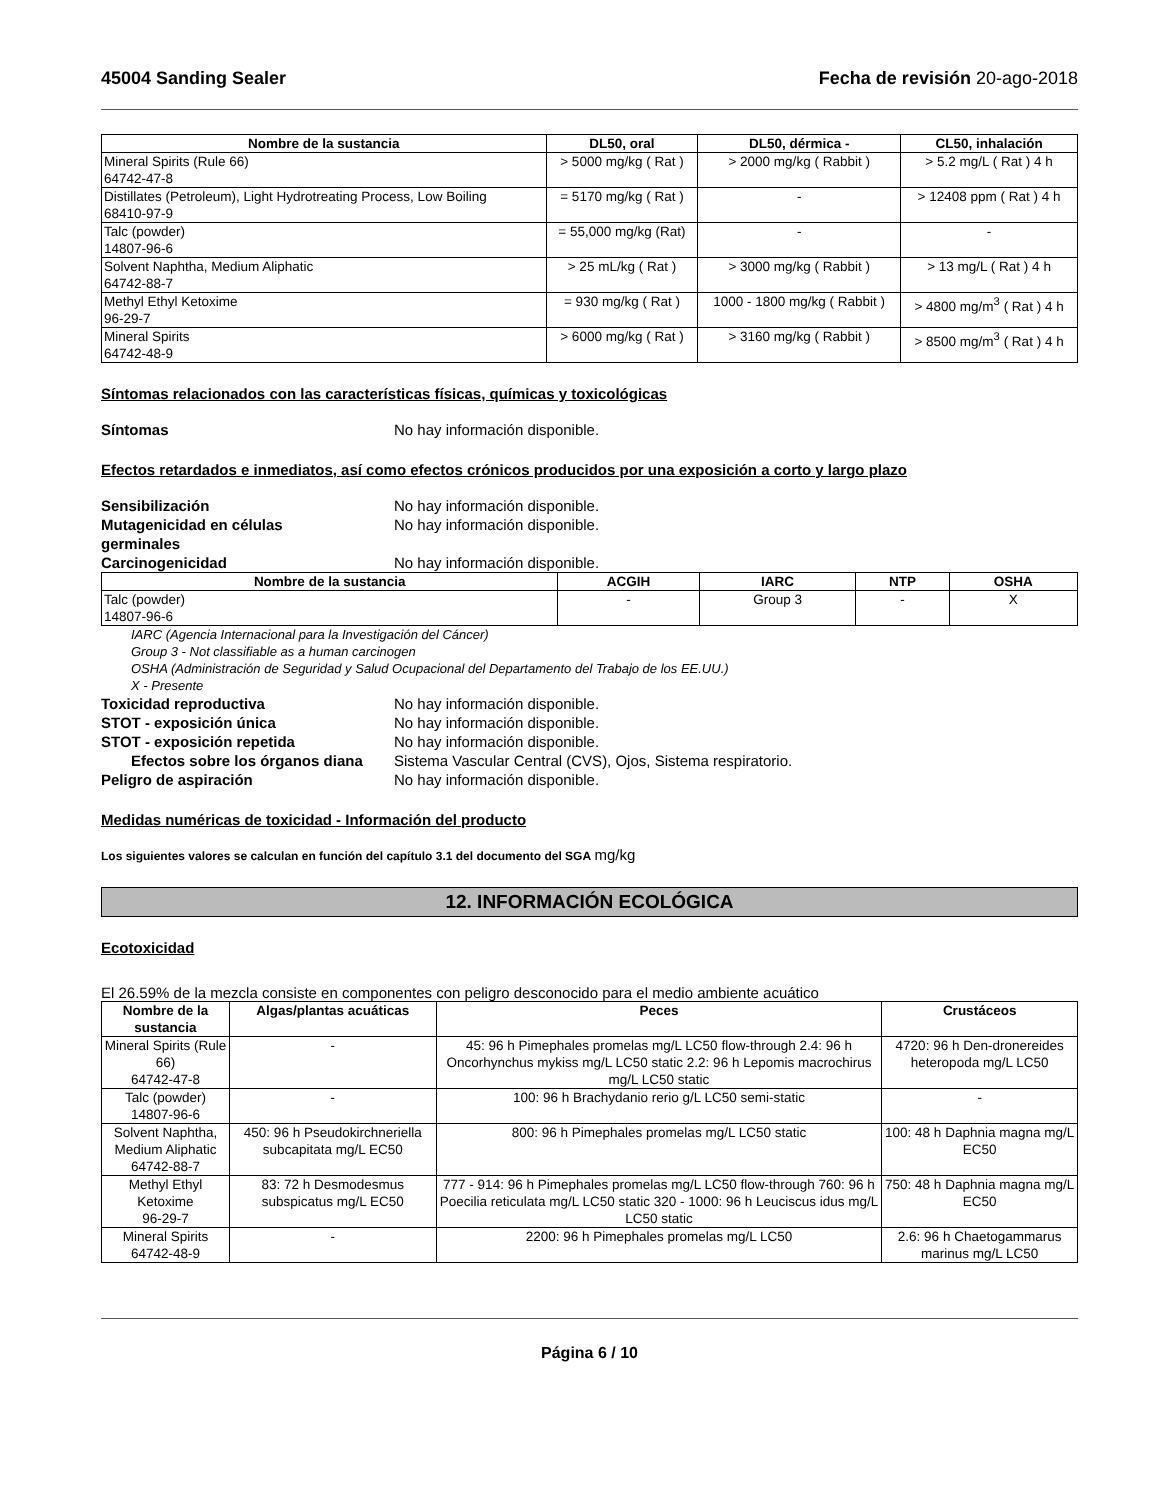45004 Sanding Sealer Fecha de revisión 20-ago-2018
| Nombre de la sustancia | DL50, oral | DL50, dérmica - | CL50, inhalación |
| --- | --- | --- | --- |
| Mineral Spirits (Rule 66) 64742-47-8 | > 5000 mg/kg ( Rat ) | > 2000 mg/kg ( Rabbit ) | > 5.2 mg/L ( Rat ) 4 h |
| Distillates (Petroleum), Light Hydrotreating Process, Low Boiling 68410-97-9 | = 5170 mg/kg ( Rat ) | - | > 12408 ppm ( Rat ) 4 h |
| Talc (powder) 14807-96-6 | = 55,000 mg/kg (Rat) | - | - |
| Solvent Naphtha, Medium Aliphatic 64742-88-7 | > 25 mL/kg ( Rat ) | > 3000 mg/kg ( Rabbit ) | > 13 mg/L ( Rat ) 4 h |
| Methyl Ethyl Ketoxime 96-29-7 | = 930 mg/kg ( Rat ) | 1000 - 1800 mg/kg ( Rabbit ) | > 4800 mg/m<sup>3</sup> ( Rat ) 4 h |
| Mineral Spirits 64742-48-9 | > 6000 mg/kg ( Rat ) | > 3160 mg/kg ( Rabbit ) | > 8500 mg/m<sup>3</sup> ( Rat ) 4 h |
Síntomas relacionados con las características físicas, químicas y toxicológicas
Síntomas No hay información disponible.
Efectos retardados e inmediatos, así como efectos crónicos producidos por una exposición a corto y largo plazo
Sensibilización No hay información disponible.
Mutagenicidad en células
germinales No hay información disponible.
Carcinogenicidad No hay información disponible.
| Nombre de la sustancia | ACGIH | IARC | NTP | OSHA |
| --- | --- | --- | --- | --- |
| Talc (powder) 14807-96-6 | - | Group 3 | - | X |
IARC (Agencia Internacional para la Investigación del Cáncer)
Group 3 - Not classifiable as a human carcinogen
OSHA (Administración de Seguridad y Salud Ocupacional del Departamento del Trabajo de los EE.UU.)
X - Presente
Toxicidad reproductiva No hay información disponible.
STOT - exposición única No hay información disponible.
STOT - exposición repetida No hay información disponible.
Efectos sobre los órganos diana Sistema Vascular Central (CVS), Ojos, Sistema respiratorio.
Peligro de aspiración No hay información disponible.
Medidas numéricas de toxicidad - Información del producto
Los siguientes valores se calculan en función del capítulo 3.1 del documento del SGA mg/kg
12. INFORMACIÓN ECOLÓGICA
Ecotoxicidad
El 26.59% de la mezcla consiste en componentes con peligro desconocido para el medio ambiente acuático
| Nombre de la sustancia | Algas/plantas acuáticas | Peces | Crustáceos |
| --- | --- | --- | --- |
| Mineral Spirits (Rule 66) 64742-47-8 | - | 45: 96 h Pimephales promelas mg/L LC50 flow-through 2.4: 96 h Oncorhynchus mykiss mg/L LC50 static 2.2: 96 h Lepomis macrochirus mg/L LC50 static | 4720: 96 h Den-dronereides heteropoda mg/L LC50 |
| Talc (powder) 14807-96-6 | - | 100: 96 h Brachydanio rerio g/L LC50 semi-static | - |
| Solvent Naphtha, Medium Aliphatic 64742-88-7 | 450: 96 h Pseudokirchneriella subcapitata mg/L EC50 | 800: 96 h Pimephales promelas mg/L LC50 static | 100: 48 h Daphnia magna mg/L EC50 |
| Methyl Ethyl Ketoxime 96-29-7 | 83: 72 h Desmodesmus subspicatus mg/L EC50 | 777 - 914: 96 h Pimephales promelas mg/L LC50 flow-through 760: 96 h Poecilia reticulata mg/L LC50 static 320 - 1000: 96 h Leuciscus idus mg/L LC50 static | 750: 48 h Daphnia magna mg/L EC50 |
| Mineral Spirits 64742-48-9 | - | 2200: 96 h Pimephales promelas mg/L LC50 | 2.6: 96 h Chaetogammarus marinus mg/L LC50 |
Página 6 / 10